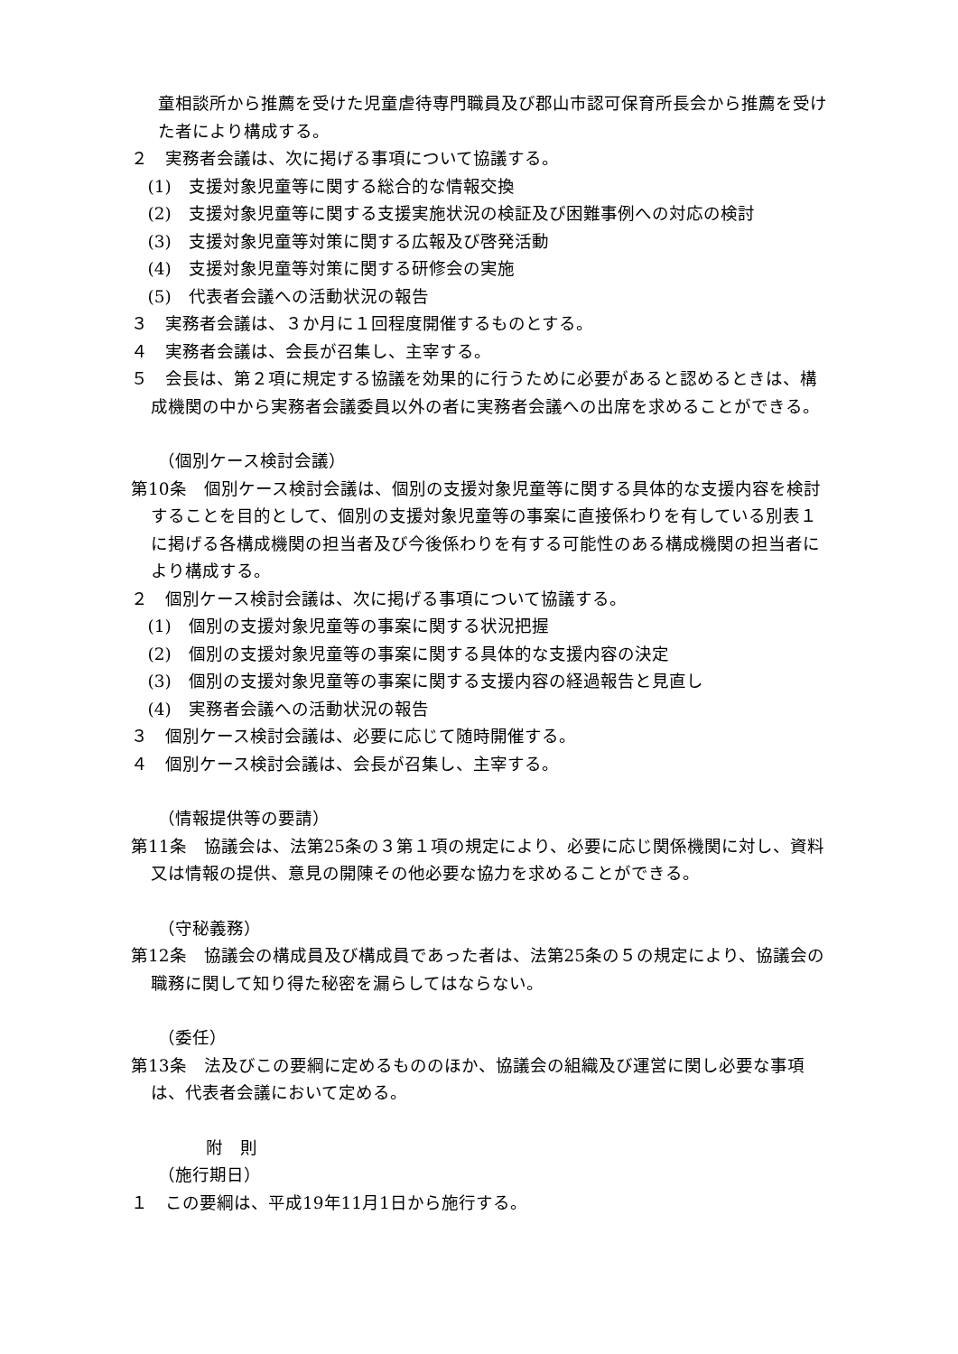童相談所から推薦を受けた児童虐待専門職員及び郡山市認可保育所長会から推薦を受けた者により構成する。
２　実務者会議は、次に掲げる事項について協議する。
(1)　支援対象児童等に関する総合的な情報交換
(2)　支援対象児童等に関する支援実施状況の検証及び困難事例への対応の検討
(3)　支援対象児童等対策に関する広報及び啓発活動
(4)　支援対象児童等対策に関する研修会の実施
(5)　代表者会議への活動状況の報告
３　実務者会議は、３か月に１回程度開催するものとする。
４　実務者会議は、会長が召集し、主宰する。
５　会長は、第２項に規定する協議を効果的に行うために必要があると認めるときは、構成機関の中から実務者会議委員以外の者に実務者会議への出席を求めることができる。
（個別ケース検討会議）
第10条　個別ケース検討会議は、個別の支援対象児童等に関する具体的な支援内容を検討することを目的として、個別の支援対象児童等の事案に直接係わりを有している別表１に掲げる各構成機関の担当者及び今後係わりを有する可能性のある構成機関の担当者により構成する。
２　個別ケース検討会議は、次に掲げる事項について協議する。
(1)　個別の支援対象児童等の事案に関する状況把握
(2)　個別の支援対象児童等の事案に関する具体的な支援内容の決定
(3)　個別の支援対象児童等の事案に関する支援内容の経過報告と見直し
(4)　実務者会議への活動状況の報告
３　個別ケース検討会議は、必要に応じて随時開催する。
４　個別ケース検討会議は、会長が召集し、主宰する。
（情報提供等の要請）
第11条　協議会は、法第25条の３第１項の規定により、必要に応じ関係機関に対し、資料又は情報の提供、意見の開陳その他必要な協力を求めることができる。
（守秘義務）
第12条　協議会の構成員及び構成員であった者は、法第25条の５の規定により、協議会の職務に関して知り得た秘密を漏らしてはならない。
（委任）
第13条　法及びこの要綱に定めるもののほか、協議会の組織及び運営に関し必要な事項は、代表者会議において定める。
附　則
（施行期日）
１　この要綱は、平成19年11月1日から施行する。